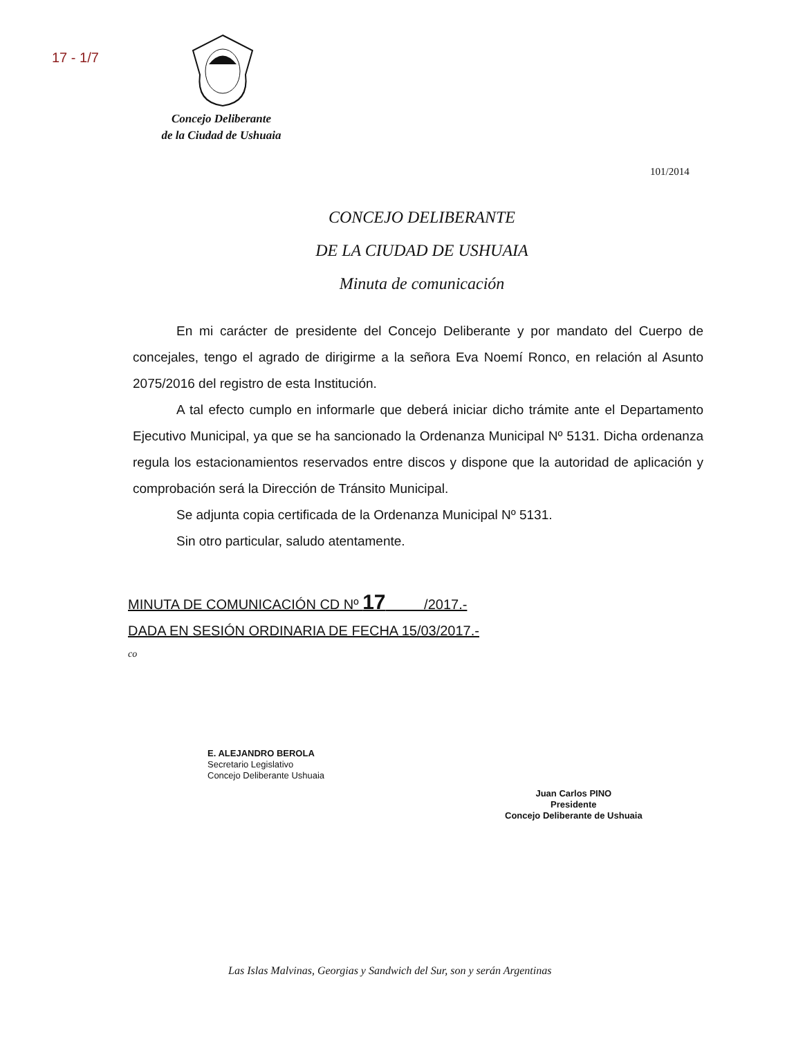17 - 1/7
Concejo Deliberante
de la Ciudad de Ushuaia
101/2014
CONCEJO DELIBERANTE
DE LA CIUDAD DE USHUAIA
Minuta de comunicación
En mi carácter de presidente del Concejo Deliberante y por mandato del Cuerpo de concejales, tengo el agrado de dirigirme a la señora Eva Noemí Ronco, en relación al Asunto 2075/2016 del registro de esta Institución.
A tal efecto cumplo en informarle que deberá iniciar dicho trámite ante el Departamento Ejecutivo Municipal, ya que se ha sancionado la Ordenanza Municipal Nº 5131. Dicha ordenanza regula los estacionamientos reservados entre discos y dispone que la autoridad de aplicación y comprobación será la Dirección de Tránsito Municipal.
Se adjunta copia certificada de la Ordenanza Municipal Nº 5131.
Sin otro particular, saludo atentamente.
MINUTA DE COMUNICACIÓN CD Nº 17 /2017.-
DADA EN SESIÓN ORDINARIA DE FECHA 15/03/2017.-
co
E. ALEJANDRO BEROLA
Secretario Legislativo
Concejo Deliberante Ushuaia
Juan Carlos PINO
Presidente
Concejo Deliberante de Ushuaia
Las Islas Malvinas, Georgias y Sandwich del Sur, son y serán Argentinas